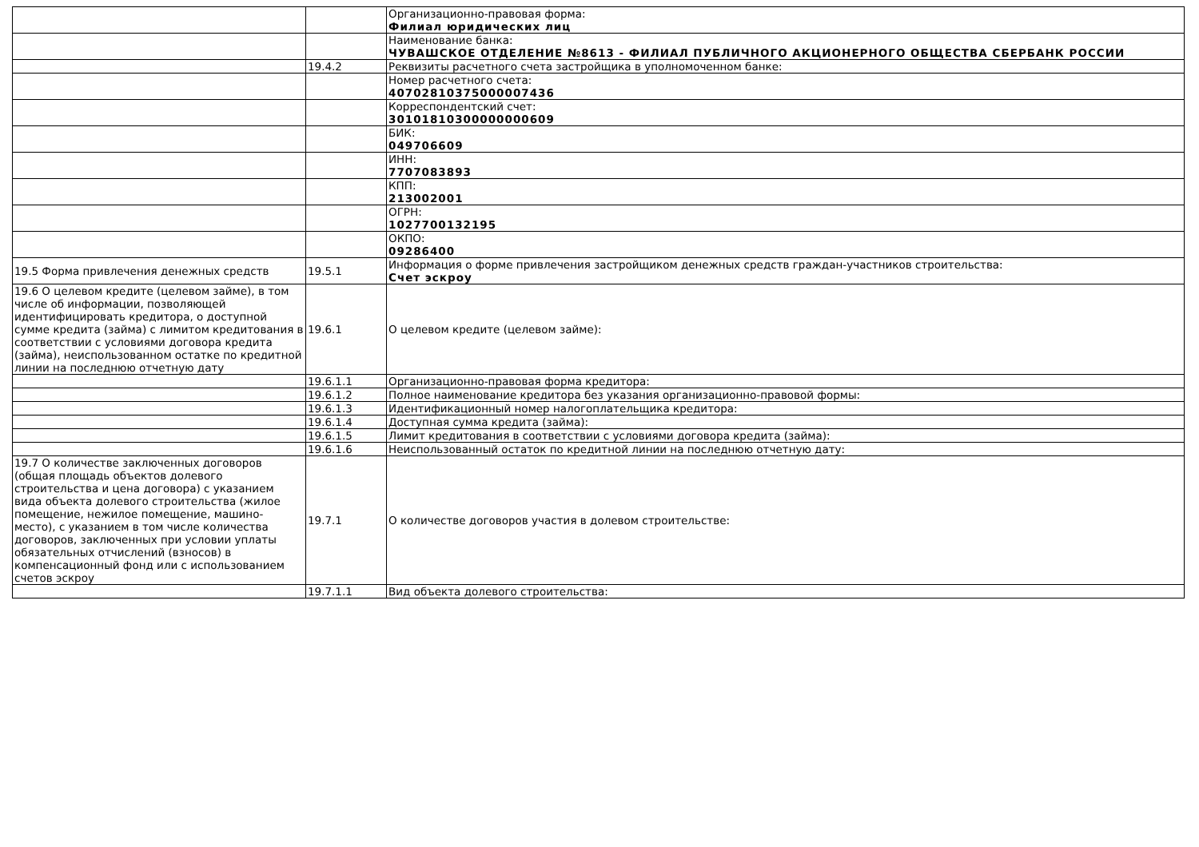| | | Организационно-правовая форма: Филиал юридических лиц |
| | | Наименование банка: ЧУВАШСКОЕ ОТДЕЛЕНИЕ №8613 - ФИЛИАЛ ПУБЛИЧНОГО АКЦИОНЕРНОГО ОБЩЕСТВА СБЕРБАНК РОССИИ |
| | 19.4.2 | Реквизиты расчетного счета застройщика в уполномоченном банке: |
| | | Номер расчетного счета: 40702810375000007436 |
| | | Корреспондентский счет: 30101810300000000609 |
| | | БИК: 049706609 |
| | | ИНН: 7707083893 |
| | | КПП: 213002001 |
| | | ОГРН: 1027700132195 |
| | | ОКПО: 09286400 |
| 19.5 Форма привлечения денежных средств | 19.5.1 | Информация о форме привлечения застройщиком денежных средств граждан-участников строительства: Счет эскроу |
| 19.6 О целевом кредите (целевом займе), в том числе об информации, позволяющей идентифицировать кредитора, о доступной сумме кредита (займа) с лимитом кредитования в соответствии с условиями договора кредита (займа), неиспользованном остатке по кредитной линии на последнюю отчетную дату | 19.6.1 | О целевом кредите (целевом займе): |
| | 19.6.1.1 | Организационно-правовая форма кредитора: |
| | 19.6.1.2 | Полное наименование кредитора без указания организационно-правовой формы: |
| | 19.6.1.3 | Идентификационный номер налогоплательщика кредитора: |
| | 19.6.1.4 | Доступная сумма кредита (займа): |
| | 19.6.1.5 | Лимит кредитования в соответствии с условиями договора кредита (займа): |
| | 19.6.1.6 | Неиспользованный остаток по кредитной линии на последнюю отчетную дату: |
| 19.7 О количестве заключенных договоров (общая площадь объектов долевого строительства и цена договора) с указанием вида объекта долевого строительства (жилое помещение, нежилое помещение, машино-место), с указанием в том числе количества договоров, заключенных при условии уплаты обязательных отчислений (взносов) в компенсационный фонд или с использованием счетов эскроу | 19.7.1 | О количестве договоров участия в долевом строительстве: |
| | 19.7.1.1 | Вид объекта долевого строительства: |